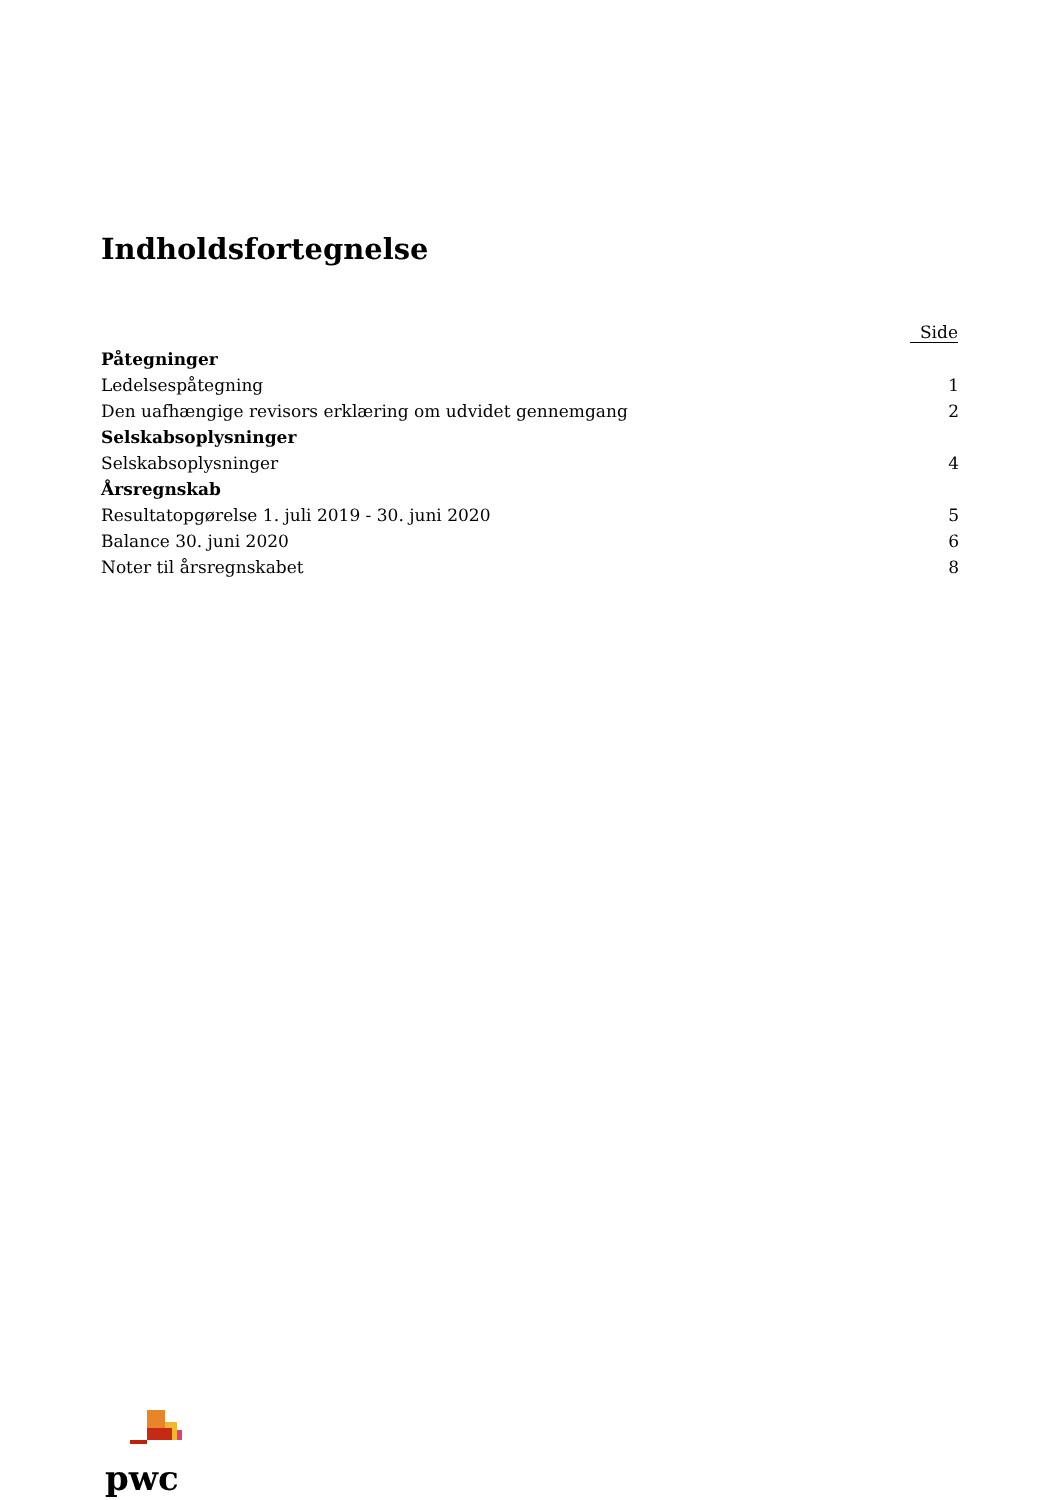Indholdsfortegnelse
| | Side |
| --- | --- |
| Påtegninger | |
| Ledelsespåtegning | 1 |
| Den uafhængige revisors erklæring om udvidet gennemgang | 2 |
| Selskabsoplysninger | |
| Selskabsoplysninger | 4 |
| Årsregnskab | |
| Resultatopgørelse 1. juli 2019 - 30. juni 2020 | 5 |
| Balance 30. juni 2020 | 6 |
| Noter til årsregnskabet | 8 |
pwc